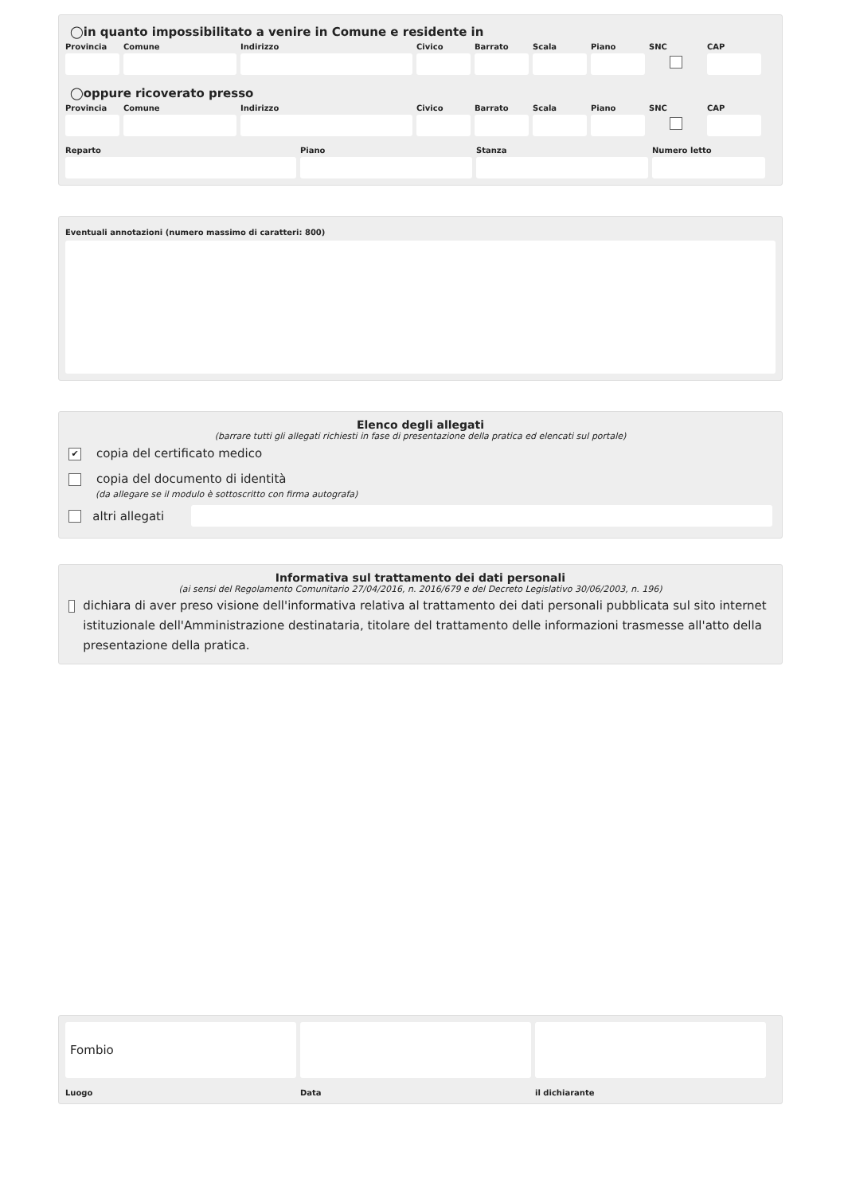◯in quanto impossibilitato a venire in Comune e residente in
Provincia
Comune Indirizzo Civico Barrato Scala Piano SNC CAP
◯oppure ricoverato presso
Provincia
Comune Indirizzo Civico Barrato Scala Piano SNC CAP
Reparto Piano Stanza Numero letto
Eventuali annotazioni (numero massimo di caratteri: 800)
Elenco degli allegati
(barrare tutti gli allegati richiesti in fase di presentazione della pratica ed elencati sul portale)
✔ copia del certificato medico
copia del documento di identità
(da allegare se il modulo è sottoscritto con firma autografa)
altri allegati
Informativa sul trattamento dei dati personali
(ai sensi del Regolamento Comunitario 27/04/2016, n. 2016/679 e del Decreto Legislativo 30/06/2003, n. 196)
dichiara di aver preso visione dell'informativa relativa al trattamento dei dati personali pubblicata sul sito internet istituzionale dell'Amministrazione destinataria, titolare del trattamento delle informazioni trasmesse all'atto della presentazione della pratica.
Fombio
Luogo
Data il dichiarante